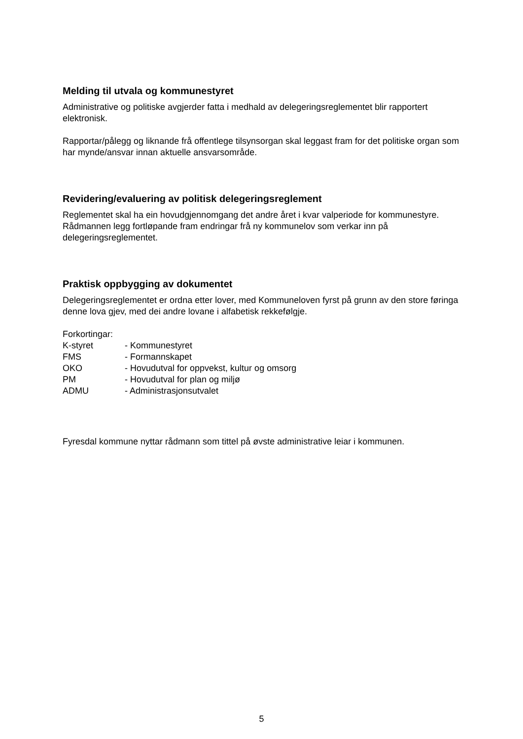Melding til utvala og kommunestyret
Administrative og politiske avgjerder fatta i medhald av delegeringsreglementet blir rapportert elektronisk.
Rapportar/pålegg og liknande frå offentlege tilsynsorgan skal leggast fram for det politiske organ som har mynde/ansvar innan aktuelle ansvarsområde.
Revidering/evaluering av politisk delegeringsreglement
Reglementet skal ha ein hovudgjennomgang det andre året i kvar valperiode for kommunestyre. Rådmannen legg fortløpande fram endringar frå ny kommunelov som verkar inn på delegeringsreglementet.
Praktisk oppbygging av dokumentet
Delegeringsreglementet er ordna etter lover, med Kommuneloven fyrst på grunn av den store føringa denne lova gjev, med dei andre lovane i alfabetisk rekkefølgje.
Forkortingar:
| K-styret | - Kommunestyret |
| FMS | - Formannskapet |
| OKO | - Hovudutval for oppvekst, kultur og omsorg |
| PM | - Hovudutval for plan og miljø |
| ADMU | - Administrasjonsutvalet |
Fyresdal kommune nyttar rådmann som tittel på øvste administrative leiar i kommunen.
5